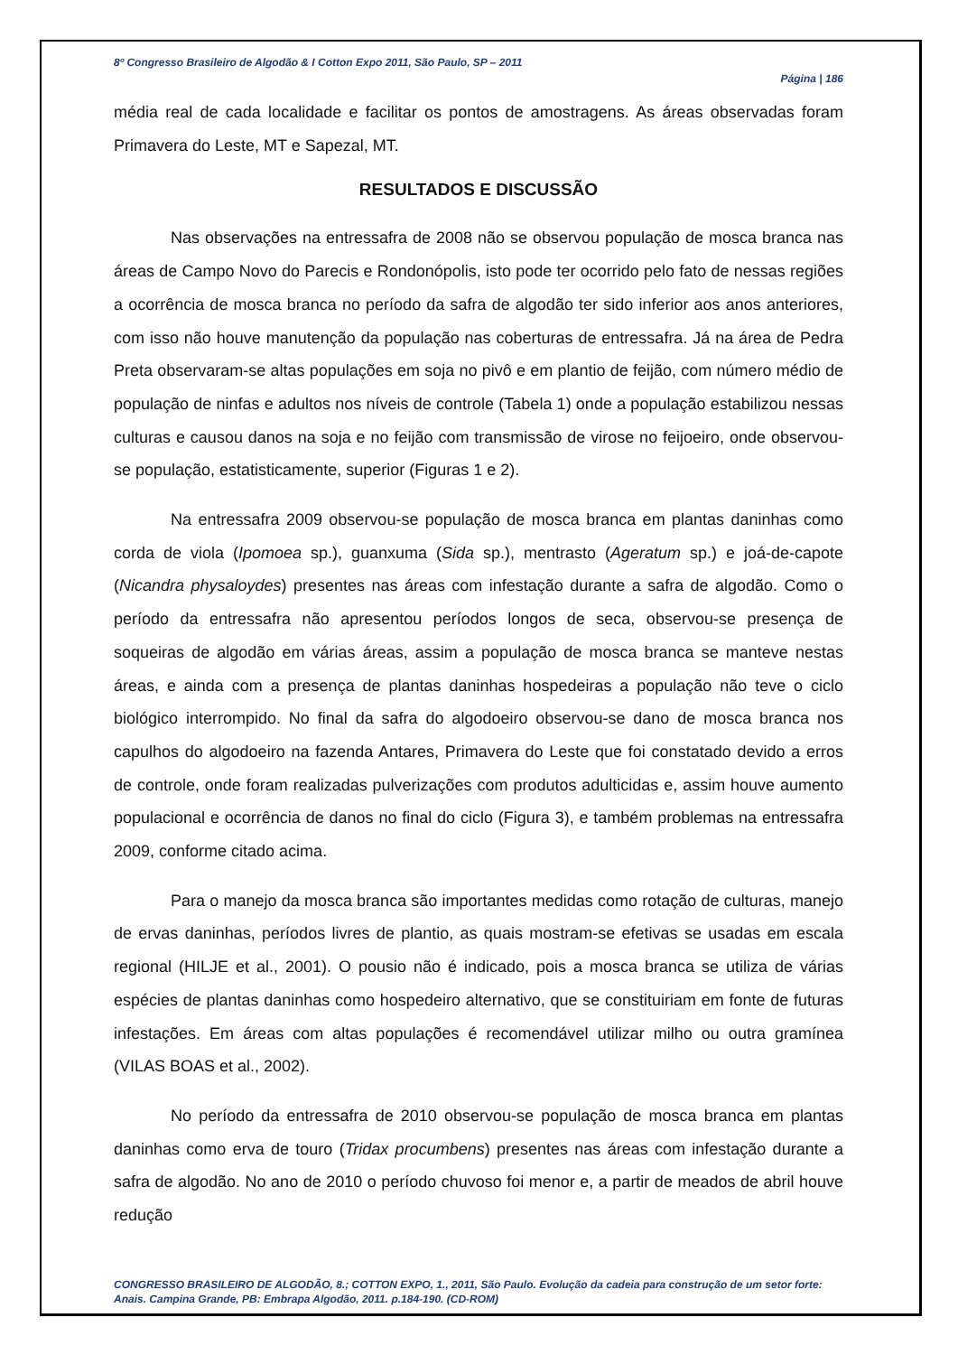8º Congresso Brasileiro de Algodão & I Cotton Expo 2011, São Paulo, SP – 2011
Página | 186
média real de cada localidade e facilitar os pontos de amostragens. As áreas observadas foram Primavera do Leste, MT e Sapezal, MT.
RESULTADOS E DISCUSSÃO
Nas observações na entressafra de 2008 não se observou população de mosca branca nas áreas de Campo Novo do Parecis e Rondonópolis, isto pode ter ocorrido pelo fato de nessas regiões a ocorrência de mosca branca no período da safra de algodão ter sido inferior aos anos anteriores, com isso não houve manutenção da população nas coberturas de entressafra. Já na área de Pedra Preta observaram-se altas populações em soja no pivô e em plantio de feijão, com número médio de população de ninfas e adultos nos níveis de controle (Tabela 1) onde a população estabilizou nessas culturas e causou danos na soja e no feijão com transmissão de virose no feijoeiro, onde observou-se população, estatisticamente, superior (Figuras 1 e 2).
Na entressafra 2009 observou-se população de mosca branca em plantas daninhas como corda de viola (Ipomoea sp.), guanxuma (Sida sp.), mentrasto (Ageratum sp.) e joá-de-capote (Nicandra physaloydes) presentes nas áreas com infestação durante a safra de algodão. Como o período da entressafra não apresentou períodos longos de seca, observou-se presença de soqueiras de algodão em várias áreas, assim a população de mosca branca se manteve nestas áreas, e ainda com a presença de plantas daninhas hospedeiras a população não teve o ciclo biológico interrompido. No final da safra do algodoeiro observou-se dano de mosca branca nos capulhos do algodoeiro na fazenda Antares, Primavera do Leste que foi constatado devido a erros de controle, onde foram realizadas pulverizações com produtos adulticidas e, assim houve aumento populacional e ocorrência de danos no final do ciclo (Figura 3), e também problemas na entressafra 2009, conforme citado acima.
Para o manejo da mosca branca são importantes medidas como rotação de culturas, manejo de ervas daninhas, períodos livres de plantio, as quais mostram-se efetivas se usadas em escala regional (HILJE et al., 2001). O pousio não é indicado, pois a mosca branca se utiliza de várias espécies de plantas daninhas como hospedeiro alternativo, que se constituiriam em fonte de futuras infestações. Em áreas com altas populações é recomendável utilizar milho ou outra gramínea (VILAS BOAS et al., 2002).
No período da entressafra de 2010 observou-se população de mosca branca em plantas daninhas como erva de touro (Tridax procumbens) presentes nas áreas com infestação durante a safra de algodão. No ano de 2010 o período chuvoso foi menor e, a partir de meados de abril houve redução
CONGRESSO BRASILEIRO DE ALGODÃO, 8.; COTTON EXPO, 1., 2011, São Paulo. Evolução da cadeia para construção de um setor forte: Anais. Campina Grande, PB: Embrapa Algodão, 2011. p.184-190. (CD-ROM)